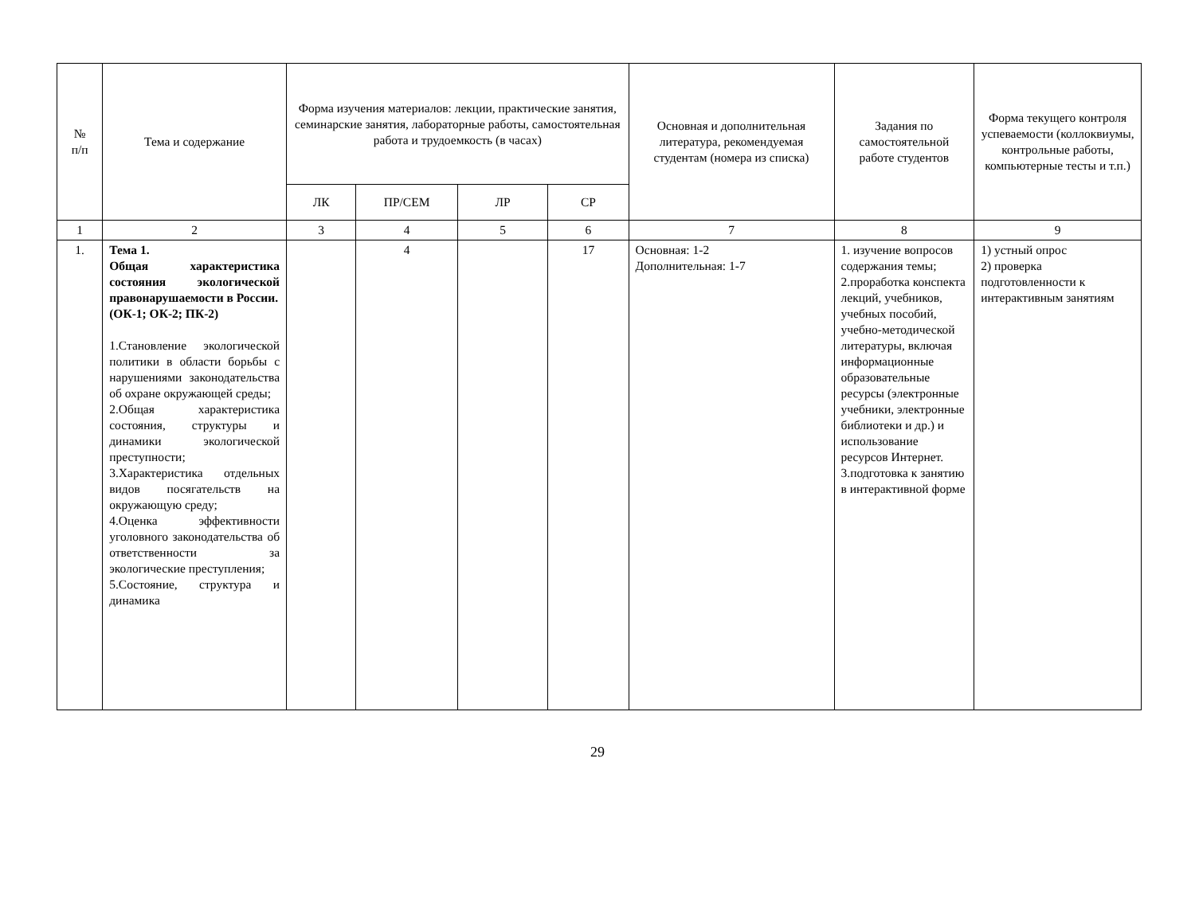| № п/п | Тема и содержание | Форма изучения материалов: лекции, практические занятия, семинарские занятия, лабораторные работы, самостоятельная работа и трудоемкость (в часах) | | | | Основная и дополнительная литература, рекомендуемая студентам (номера из списка) | Задания по самостоятельной работе студентов | Форма текущего контроля успеваемости (коллоквиумы, контрольные работы, компьютерные тесты и т.п.) |
| --- | --- | --- | --- | --- | --- | --- | --- | --- |
| | | ЛК | ПР/СЕМ | ЛР | СР | | | |
| 1 | 2 | 3 | 4 | 5 | 6 | 7 | 8 | 9 |
| 1. | Тема 1. Общая характеристика состояния экологической правонарушаемости в России. (ОК-1; ОК-2; ПК-2) 1.Становление экологической политики в области борьбы с нарушениями законодательства об охране окружающей среды; 2.Общая характеристика состояния, структуры и динамики экологической преступности; 3.Характеристика отдельных видов посягательств на окружающую среду; 4.Оценка эффективности уголовного законодательства об ответственности за экологические преступления; 5.Состояние, структура и динамика | | 4 | | 17 | Основная: 1-2 Дополнительная: 1-7 | 1. изучение вопросов содержания темы; 2.проработка конспекта лекций, учебников, учебных пособий, учебно-методической литературы, включая информационные образовательные ресурсы (электронные учебники, электронные библиотеки и др.) и использование ресурсов Интернет. 3.подготовка к занятию в интерактивной форме | 1) устный опрос 2) проверка подготовленности к интерактивным занятиям |
29